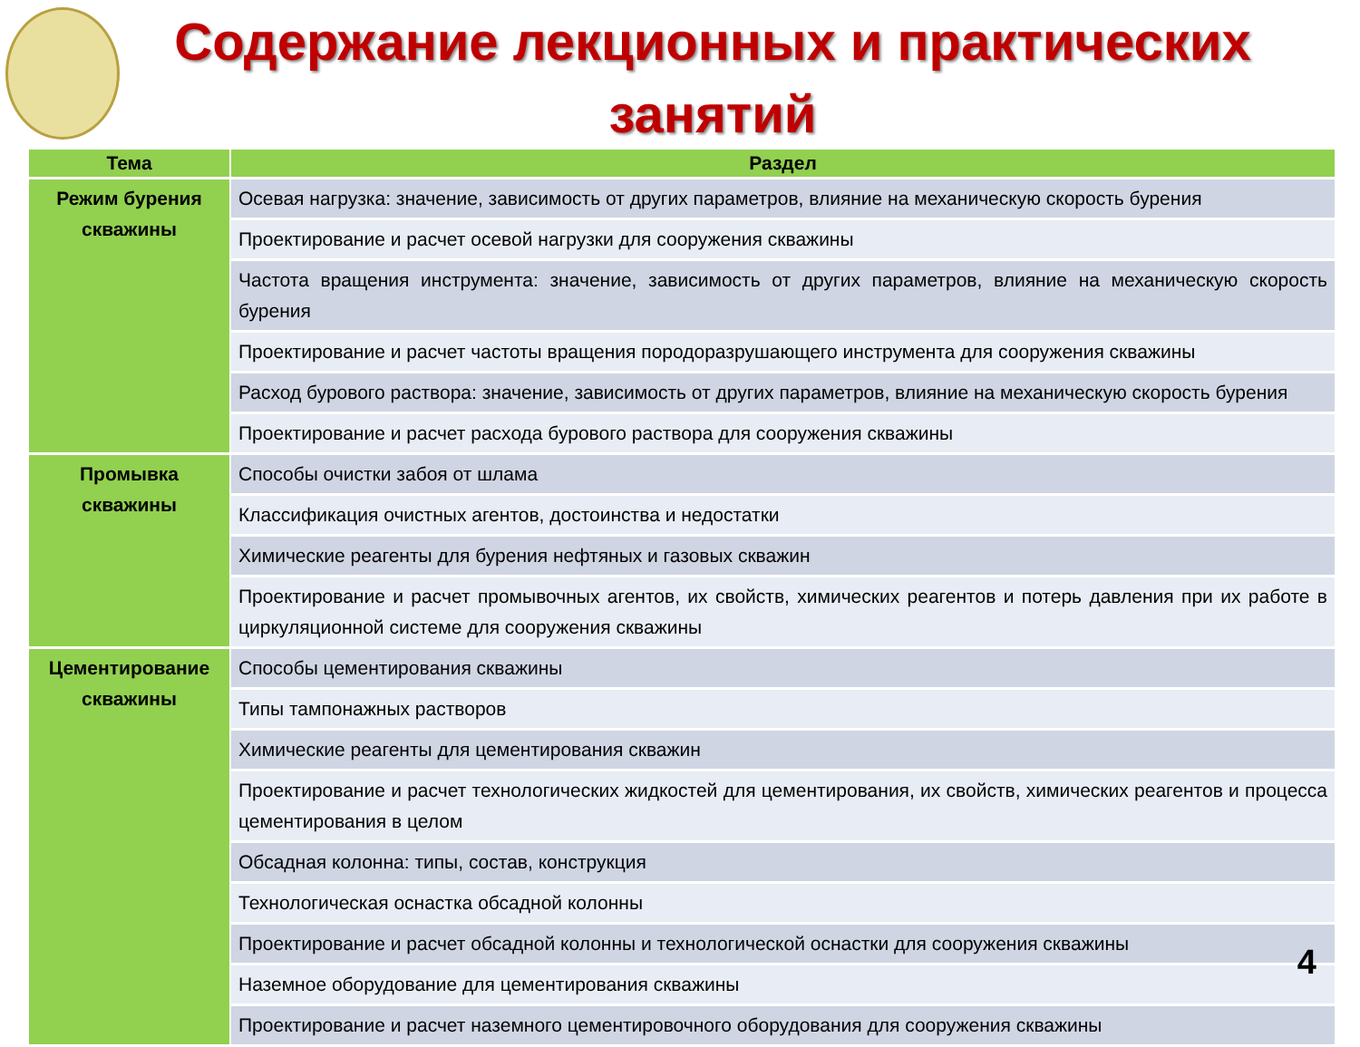Содержание лекционных и практических занятий
| Тема | Раздел |
| --- | --- |
| Режим бурения скважины | Осевая нагрузка: значение, зависимость от других параметров, влияние на механическую скорость бурения |
| | Проектирование и расчет осевой нагрузки для сооружения скважины |
| | Частота вращения инструмента: значение, зависимость от других параметров, влияние на механическую скорость бурения |
| | Проектирование и расчет частоты вращения породоразрушающего инструмента для сооружения скважины |
| | Расход бурового раствора: значение, зависимость от других параметров, влияние на механическую скорость бурения |
| | Проектирование и расчет расхода бурового раствора для сооружения скважины |
| Промывка скважины | Способы очистки забоя от шлама |
| | Классификация очистных агентов, достоинства и недостатки |
| | Химические реагенты для бурения нефтяных и газовых скважин |
| | Проектирование и расчет промывочных агентов, их свойств, химических реагентов и потерь давления при их работе в циркуляционной системе для сооружения скважины |
| Цементирование скважины | Способы цементирования скважины |
| | Типы тампонажных растворов |
| | Химические реагенты для цементирования скважин |
| | Проектирование и расчет технологических жидкостей для цементирования, их свойств, химических реагентов и процесса цементирования в целом |
| | Обсадная колонна: типы, состав, конструкция |
| | Технологическая оснастка обсадной колонны |
| | Проектирование и расчет обсадной колонны и технологической оснастки для сооружения скважины |
| | Наземное оборудование для цементирования скважины |
| | Проектирование и расчет наземного цементировочного оборудования для сооружения скважины |
4